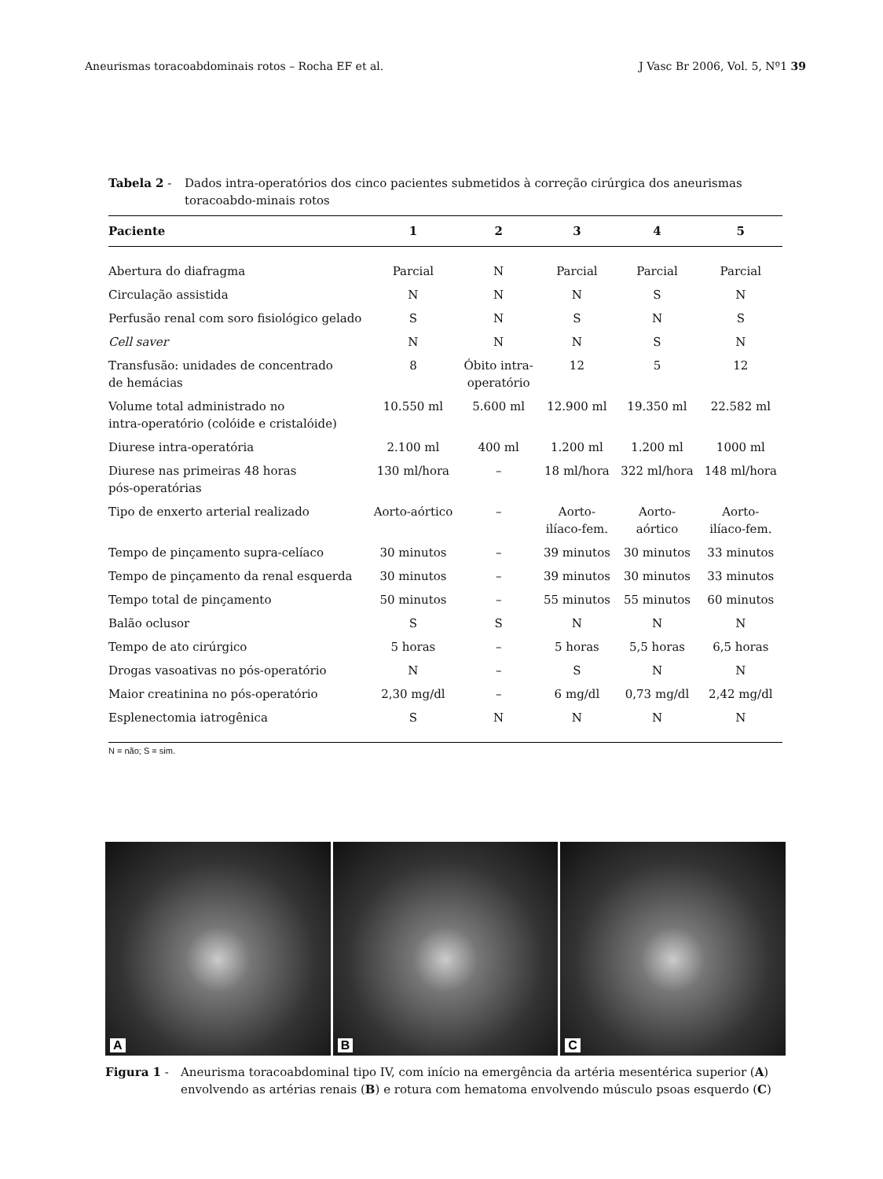Aneurismas toracoabdominais rotos – Rocha EF et al. J Vasc Br 2006, Vol. 5, Nº1 39
Tabela 2 - Dados intra-operatórios dos cinco pacientes submetidos à correção cirúrgica dos aneurismas toracoabdo-minais rotos
| Paciente | 1 | 2 | 3 | 4 | 5 |
| --- | --- | --- | --- | --- | --- |
| Abertura do diafragma | Parcial | N | Parcial | Parcial | Parcial |
| Circulação assistida | N | N | N | S | N |
| Perfusão renal com soro fisiológico gelado | S | N | S | N | S |
| Cell saver | N | N | N | S | N |
| Transfusão: unidades de concentrado de hemácias | 8 | Óbito intra- operatório | 12 | 5 | 12 |
| Volume total administrado no intra-operatório (colóide e cristalóide) | 10.550 ml | 5.600 ml | 12.900 ml | 19.350 ml | 22.582 ml |
| Diurese intra-operatória | 2.100 ml | 400 ml | 1.200 ml | 1.200 ml | 1000 ml |
| Diurese nas primeiras 48 horas pós-operatórias | 130 ml/hora | – | 18 ml/hora | 322 ml/hora | 148 ml/hora |
| Tipo de enxerto arterial realizado | Aorto-aórtico | – | Aorto- ilíaco-fem. | Aorto- aórtico | Aorto- ilíaco-fem. |
| Tempo de pinçamento supra-celíaco | 30 minutos | – | 39 minutos | 30 minutos | 33 minutos |
| Tempo de pinçamento da renal esquerda | 30 minutos | – | 39 minutos | 30 minutos | 33 minutos |
| Tempo total de pinçamento | 50 minutos | – | 55 minutos | 55 minutos | 60 minutos |
| Balão oclusor | S | S | N | N | N |
| Tempo de ato cirúrgico | 5 horas | – | 5 horas | 5,5 horas | 6,5 horas |
| Drogas vasoativas no pós-operatório | N | – | S | N | N |
| Maior creatinina no pós-operatório | 2,30 mg/dl | – | 6 mg/dl | 0,73 mg/dl | 2,42 mg/dl |
| Esplenectomia iatrogênica | S | N | N | N | N |
N = não; S = sim.
A
B
C
Figura 1 - Aneurisma toracoabdominal tipo IV, com início na emergência da artéria mesentérica superior (A) envolvendo as artérias renais (B) e rotura com hematoma envolvendo músculo psoas esquerdo (C)